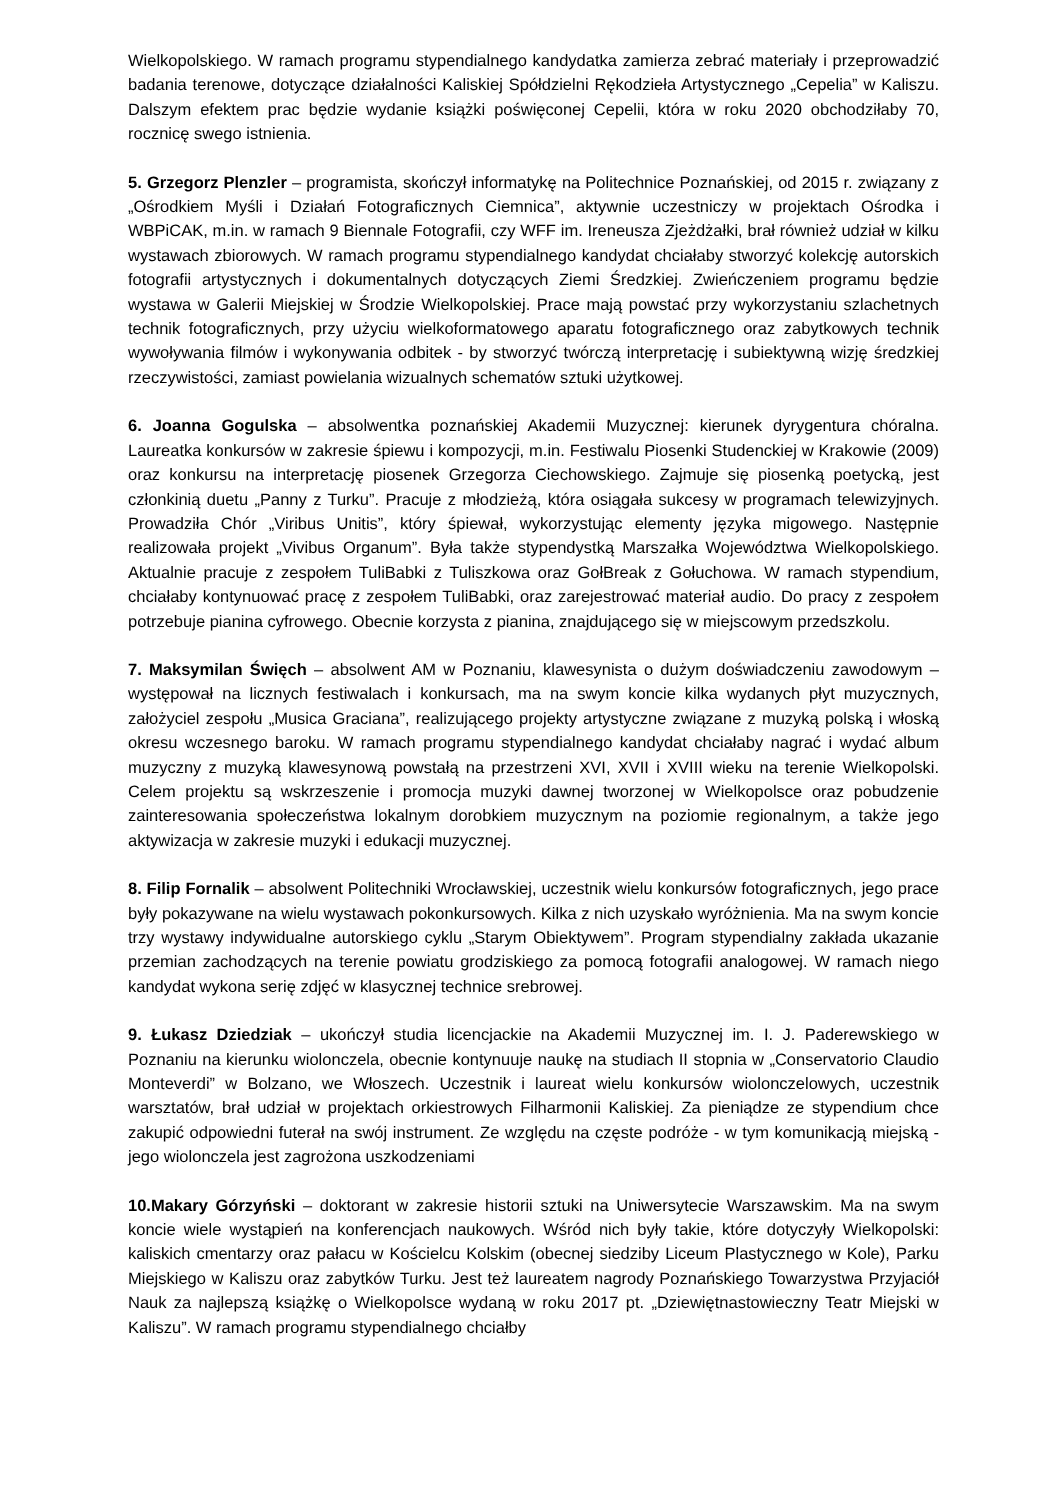Wielkopolskiego. W ramach programu stypendialnego kandydatka zamierza zebrać materiały i przeprowadzić badania terenowe, dotyczące działalności Kaliskiej Spółdzielni Rękodzieła Artystycznego „Cepelia” w Kaliszu. Dalszym efektem prac będzie wydanie książki poświęconej Cepelii, która w roku 2020 obchodziłaby 70, rocznicę swego istnienia.
5. Grzegorz Plenzler – programista, skończył informatykę na Politechnice Poznańskiej, od 2015 r. związany z „Ośrodkiem Myśli i Działań Fotograficznych Ciemnica”, aktywnie uczestniczy w projektach Ośrodka i WBPiCAK, m.in. w ramach 9 Biennale Fotografii, czy WFF im. Ireneusza Zjeżdżałki, brał również udział w kilku wystawach zbiorowych. W ramach programu stypendialnego kandydat chciałaby stworzyć kolekcję autorskich fotografii artystycznych i dokumentalnych dotyczących Ziemi Średzkiej. Zwieńczeniem programu będzie wystawa w Galerii Miejskiej w Środzie Wielkopolskiej. Prace mają powstać przy wykorzystaniu szlachetnych technik fotograficznych, przy użyciu wielkoformatowego aparatu fotograficznego oraz zabytkowych technik wywoływania filmów i wykonywania odbitek - by stworzyć twórczą interpretację i subiektywną wizję średzkiej rzeczywistości, zamiast powielania wizualnych schematów sztuki użytkowej.
6. Joanna Gogulska – absolwentka poznańskiej Akademii Muzycznej: kierunek dyrygentura chóralna. Laureatka konkursów w zakresie śpiewu i kompozycji, m.in. Festiwalu Piosenki Studenckiej w Krakowie (2009) oraz konkursu na interpretację piosenek Grzegorza Ciechowskiego. Zajmuje się piosenką poetycką, jest członkinią duetu „Panny z Turku”. Pracuje z młodzieżą, która osiągała sukcesy w programach telewizyjnych. Prowadziła Chór „Viribus Unitis”, który śpiewał, wykorzystując elementy języka migowego. Następnie realizowała projekt „Vivibus Organum”. Była także stypendystką Marszałka Województwa Wielkopolskiego. Aktualnie pracuje z zespołem TuliBabki z Tuliszkowa oraz GołBreak z Gołuchowa. W ramach stypendium, chciałaby kontynuować pracę z zespołem TuliBabki, oraz zarejestrować materiał audio. Do pracy z zespołem potrzebuje pianina cyfrowego. Obecnie korzysta z pianina, znajdującego się w miejscowym przedszkolu.
7. Maksymilan Święch – absolwent AM w Poznaniu, klawesynista o dużym doświadczeniu zawodowym – występował na licznych festiwalach i konkursach, ma na swym koncie kilka wydanych płyt muzycznych, założyciel zespołu „Musica Graciana”, realizującego projekty artystyczne związane z muzyką polską i włoską okresu wczesnego baroku. W ramach programu stypendialnego kandydat chciałaby nagrać i wydać album muzyczny z muzyką klawesynową powstałą na przestrzeni XVI, XVII i XVIII wieku na terenie Wielkopolski. Celem projektu są wskrzeszenie i promocja muzyki dawnej tworzonej w Wielkopolsce oraz pobudzenie zainteresowania społeczeństwa lokalnym dorobkiem muzycznym na poziomie regionalnym, a także jego aktywizacja w zakresie muzyki i edukacji muzycznej.
8. Filip Fornalik – absolwent Politechniki Wrocławskiej, uczestnik wielu konkursów fotograficznych, jego prace były pokazywane na wielu wystawach pokonkursowych. Kilka z nich uzyskało wyróżnienia. Ma na swym koncie trzy wystawy indywidualne autorskiego cyklu „Starym Obiektywem”. Program stypendialny zakłada ukazanie przemian zachodzących na terenie powiatu grodziskiego za pomocą fotografii analogowej. W ramach niego kandydat wykona serię zdjęć w klasycznej technice srebrowej.
9. Łukasz Dziedziak – ukończył studia licencjackie na Akademii Muzycznej im. I. J. Paderewskiego w Poznaniu na kierunku wiolonczela, obecnie kontynuuje naukę na studiach II stopnia w „Conservatorio Claudio Monteverdi” w Bolzano, we Włoszech. Uczestnik i laureat wielu konkursów wiolonczelowych, uczestnik warsztatów, brał udział w projektach orkiestrowych Filharmonii Kaliskiej. Za pieniądze ze stypendium chce zakupić odpowiedni futerał na swój instrument. Ze względu na częste podróże - w tym komunikacją miejską - jego wiolonczela jest zagrożona uszkodzeniami
10.Makary Górzyński – doktorant w zakresie historii sztuki na Uniwersytecie Warszawskim. Ma na swym koncie wiele wystąpień na konferencjach naukowych. Wśród nich były takie, które dotyczyły Wielkopolski: kaliskich cmentarzy oraz pałacu w Kościelcu Kolskim (obecnej siedziby Liceum Plastycznego w Kole), Parku Miejskiego w Kaliszu oraz zabytków Turku. Jest też laureatem nagrody Poznańskiego Towarzystwa Przyjaciół Nauk za najlepszą książkę o Wielkopolsce wydaną w roku 2017 pt. „Dziewiętnastowieczny Teatr Miejski w Kaliszu”. W ramach programu stypendialnego chciałby